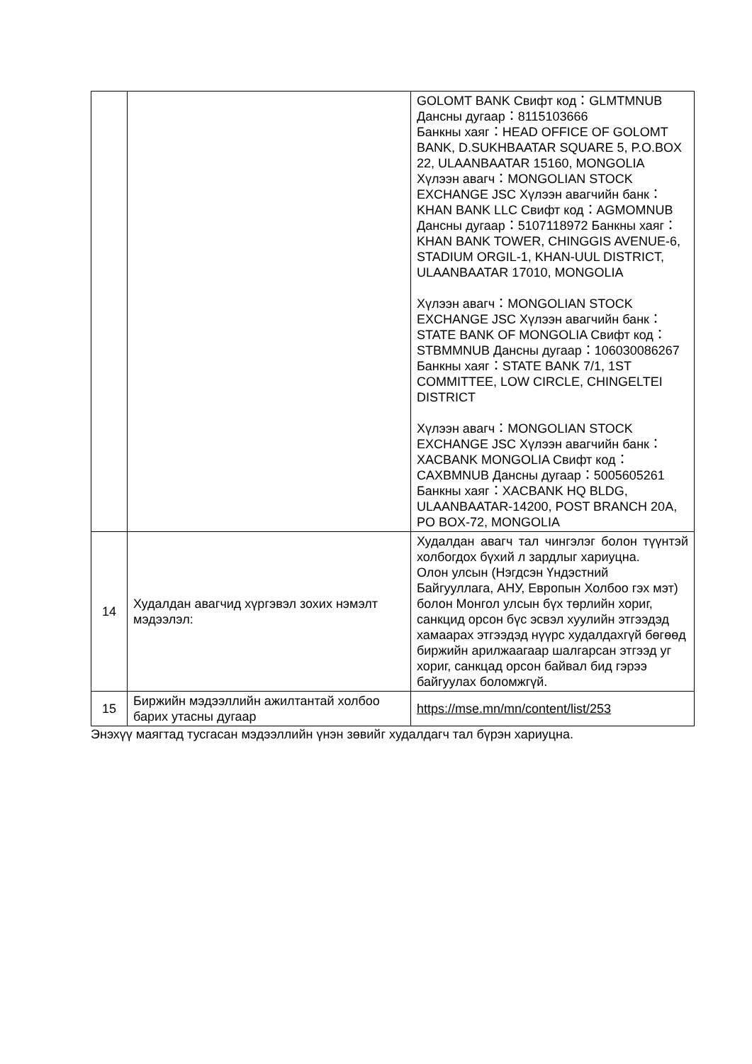| | | GOLOMT BANK Свифт код：GLMTMNUB Дансны дугаар：8115103666 Банкны хаяг：HEAD OFFICE OF GOLOMT BANK, D.SUKHBAATAR SQUARE 5, P.O.BOX 22, ULAANBAATAR 15160, MONGOLIA Хүлээн авагч：MONGOLIAN STOCK EXCHANGE JSC Хүлээн авагчийн банк：KHAN BANK LLC Свифт код：AGMOMNUB Дансны дугаар：5107118972 Банкны хаяг：KHAN BANK TOWER, CHINGGIS AVENUE-6, STADIUM ORGIL-1, KHAN-UUL DISTRICT, ULAANBAATAR 17010, MONGOLIA Хүлээн авагч：MONGOLIAN STOCK EXCHANGE JSC Хүлээн авагчийн банк：STATE BANK OF MONGOLIA Свифт код：STBMMNUB Дансны дугаар：106030086267 Банкны хаяг：STATE BANK 7/1, 1ST COMMITTEE, LOW CIRCLE, CHINGELTEI DISTRICT Хүлээн авагч：MONGOLIAN STOCK EXCHANGE JSC Хүлээн авагчийн банк：XACBANK MONGOLIA Свифт код：CAXBMNUB Дансны дугаар：5005605261 Банкны хаяг：XACBANK HQ BLDG, ULAANBAATAR-14200, POST BRANCH 20A, PO BOX-72, MONGOLIA |
| 14 | Худалдан авагчид хүргэвэл зохих нэмэлт мэдээлэл: | Худалдан авагч тал чингэлэг болон түүнтэй холбогдох бүхий л зардлыг хариуцна. Олон улсын (Нэгдсэн Үндэстний Байгууллага, АНУ, Европын Холбоо гэх мэт) болон Монгол улсын бүх төрлийн хориг, санкцид орсон бүс эсвэл хуулийн этгээдэд хамаарах этгээдэд нүүрс худалдахгүй бөгөөд биржийн арилжаагаар шалгарсан этгээд уг хориг, санкцад орсон байвал бид гэрээ байгуулах боломжгүй. |
| 15 | Биржийн мэдээллийн ажилтантай холбоо барих утасны дугаар | https://mse.mn/mn/content/list/253 |
Энэхүү маягтад тусгасан мэдээллийн үнэн зөвийг худалдагч тал бүрэн хариуцна.